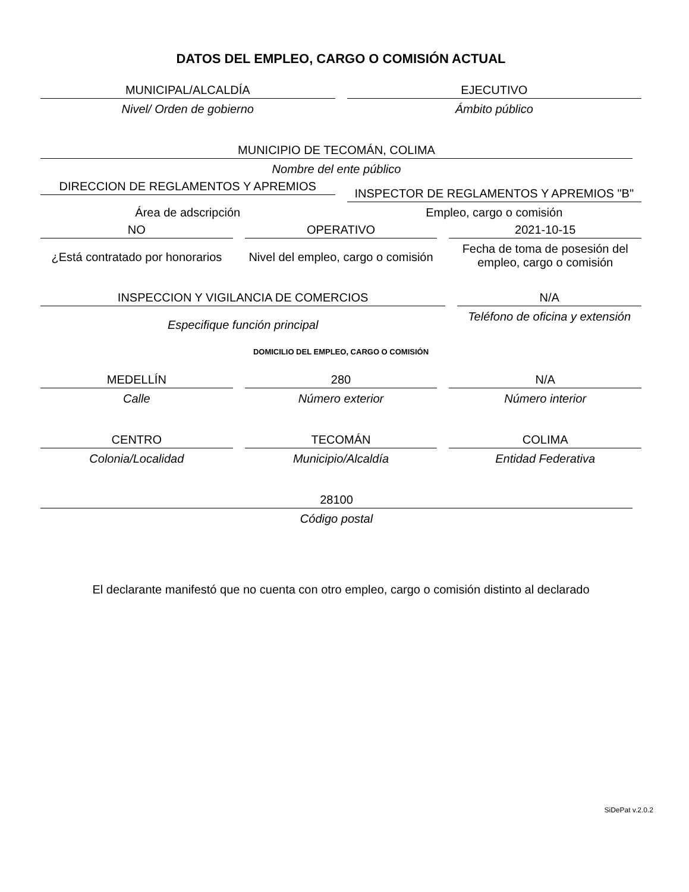DATOS DEL EMPLEO, CARGO O COMISIÓN ACTUAL
MUNICIPAL/ALCALDÍA
Nivel/ Orden de gobierno
EJECUTIVO
Ámbito público
MUNICIPIO DE TECOMÁN, COLIMA
Nombre del ente público
DIRECCION DE REGLAMENTOS Y APREMIOS
INSPECTOR DE REGLAMENTOS Y APREMIOS "B"
Área de adscripción Empleo, cargo o comisión
NO
¿Está contratado por honorarios
OPERATIVO
Nivel del empleo, cargo o comisión
2021-10-15
Fecha de toma de posesión del empleo, cargo o comisión
INSPECCION Y VIGILANCIA DE COMERCIOS
Especifique función principal
N/A
Teléfono de oficina y extensión
DOMICILIO DEL EMPLEO, CARGO O COMISIÓN
MEDELLÍN
Calle
280
Número exterior
N/A
Número interior
CENTRO
Colonia/Localidad
TECOMÁN
Municipio/Alcaldía
COLIMA
Entidad Federativa
28100
Código postal
El declarante manifestó que no cuenta con otro empleo, cargo o comisión distinto al declarado
SiDePat v.2.0.2